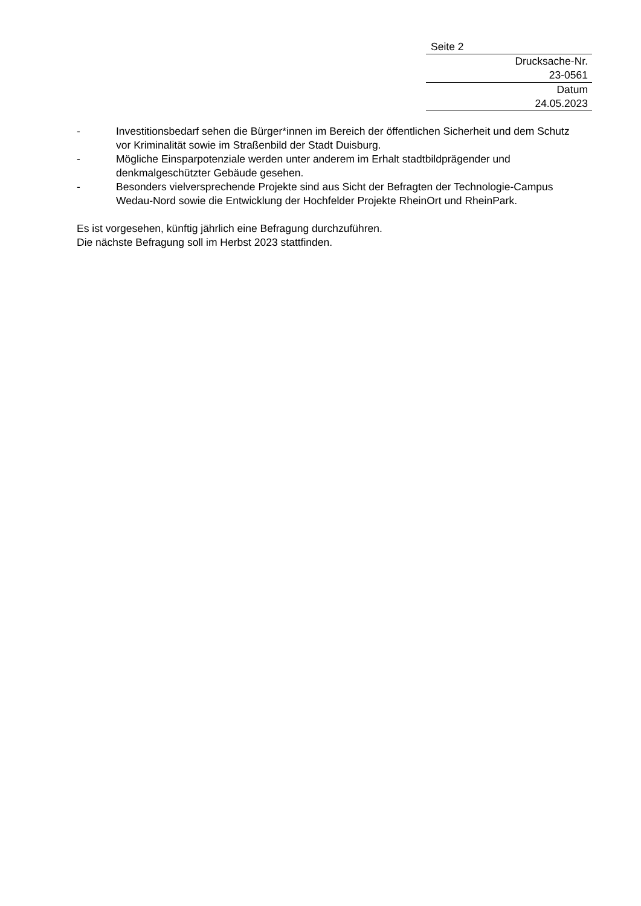Seite 2
Drucksache-Nr.
23-0561
Datum
24.05.2023
- Investitionsbedarf sehen die Bürger*innen im Bereich der öffentlichen Sicherheit und dem Schutz vor Kriminalität sowie im Straßenbild der Stadt Duisburg.
- Mögliche Einsparpotenziale werden unter anderem im Erhalt stadtbildprägender und denkmalgeschützter Gebäude gesehen.
- Besonders vielversprechende Projekte sind aus Sicht der Befragten der Technologie-Campus Wedau-Nord sowie die Entwicklung der Hochfelder Projekte RheinOrt und RheinPark.
Es ist vorgesehen, künftig jährlich eine Befragung durchzuführen.
Die nächste Befragung soll im Herbst 2023 stattfinden.